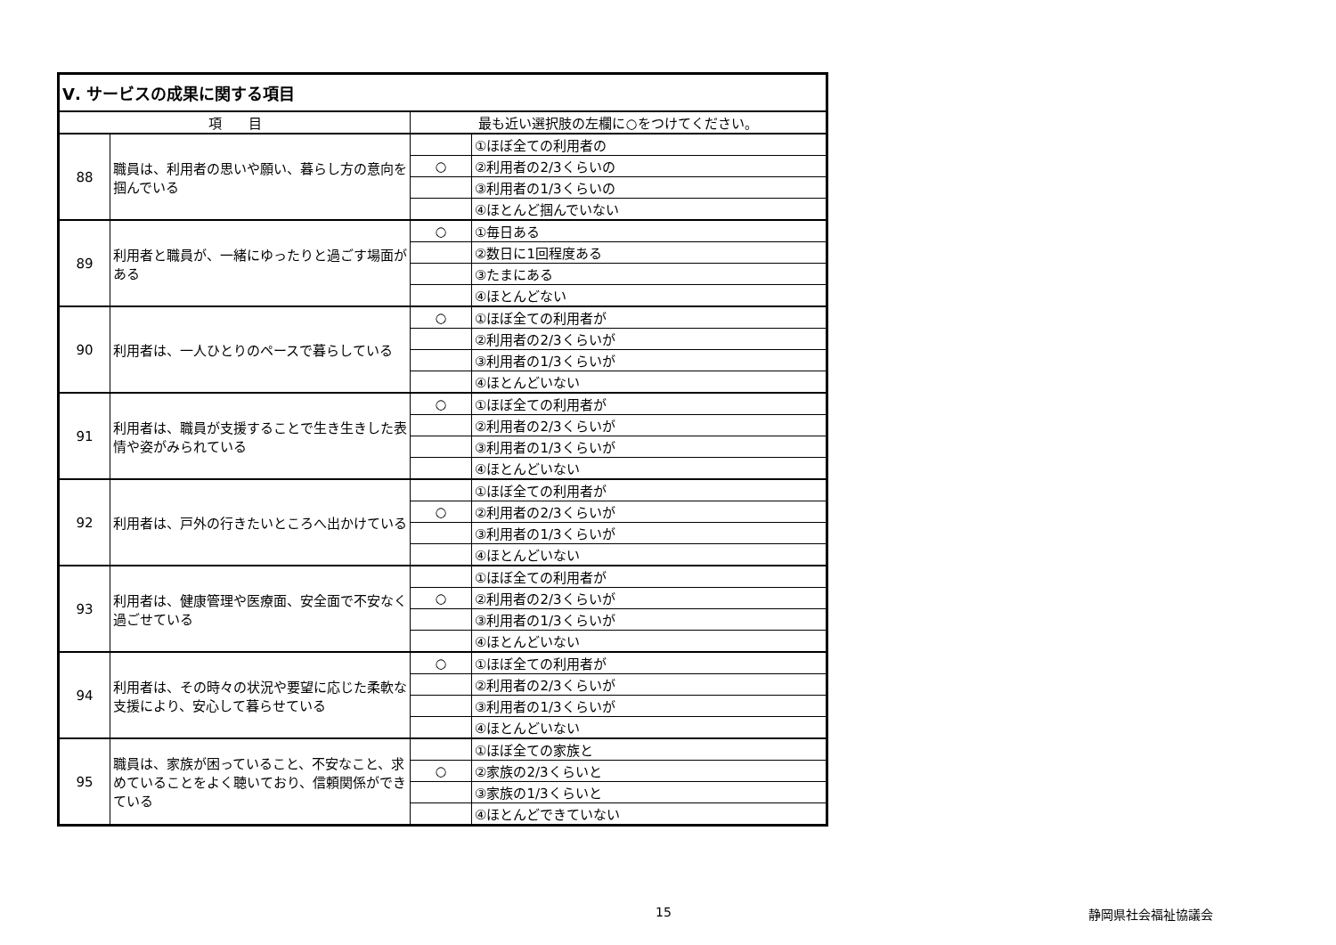| Ⅴ. サービスの成果に関する項目 | | | |
| 項 目 | | 最も近い選択肢の左欄に○をつけてください。 | |
| 88 | 職員は、利用者の思いや願い、暮らし方の意向を掴んでいる | | ①ほぼ全ての利用者の |
| | | ○ | ②利用者の2/3くらいの |
| | | | ③利用者の1/3くらいの |
| | | | ④ほとんど掴んでいない |
| 89 | 利用者と職員が、一緒にゆったりと過ごす場面がある | ○ | ①毎日ある |
| | | | ②数日に1回程度ある |
| | | | ③たまにある |
| | | | ④ほとんどない |
| 90 | 利用者は、一人ひとりのペースで暮らしている | ○ | ①ほぼ全ての利用者が |
| | | | ②利用者の2/3くらいが |
| | | | ③利用者の1/3くらいが |
| | | | ④ほとんどいない |
| 91 | 利用者は、職員が支援することで生き生きした表情や姿がみられている | ○ | ①ほぼ全ての利用者が |
| | | | ②利用者の2/3くらいが |
| | | | ③利用者の1/3くらいが |
| | | | ④ほとんどいない |
| 92 | 利用者は、戸外の行きたいところへ出かけている | | ①ほぼ全ての利用者が |
| | | ○ | ②利用者の2/3くらいが |
| | | | ③利用者の1/3くらいが |
| | | | ④ほとんどいない |
| 93 | 利用者は、健康管理や医療面、安全面で不安なく過ごせている | | ①ほぼ全ての利用者が |
| | | ○ | ②利用者の2/3くらいが |
| | | | ③利用者の1/3くらいが |
| | | | ④ほとんどいない |
| 94 | 利用者は、その時々の状況や要望に応じた柔軟な支援により、安心して暮らせている | ○ | ①ほぼ全ての利用者が |
| | | | ②利用者の2/3くらいが |
| | | | ③利用者の1/3くらいが |
| | | | ④ほとんどいない |
| 95 | 職員は、家族が困っていること、不安なこと、求めていることをよく聴いており、信頼関係ができている | | ①ほぼ全ての家族と |
| | | ○ | ②家族の2/3くらいと |
| | | | ③家族の1/3くらいと |
| | | | ④ほとんどできていない |
15 静岡県社会福祉協議会